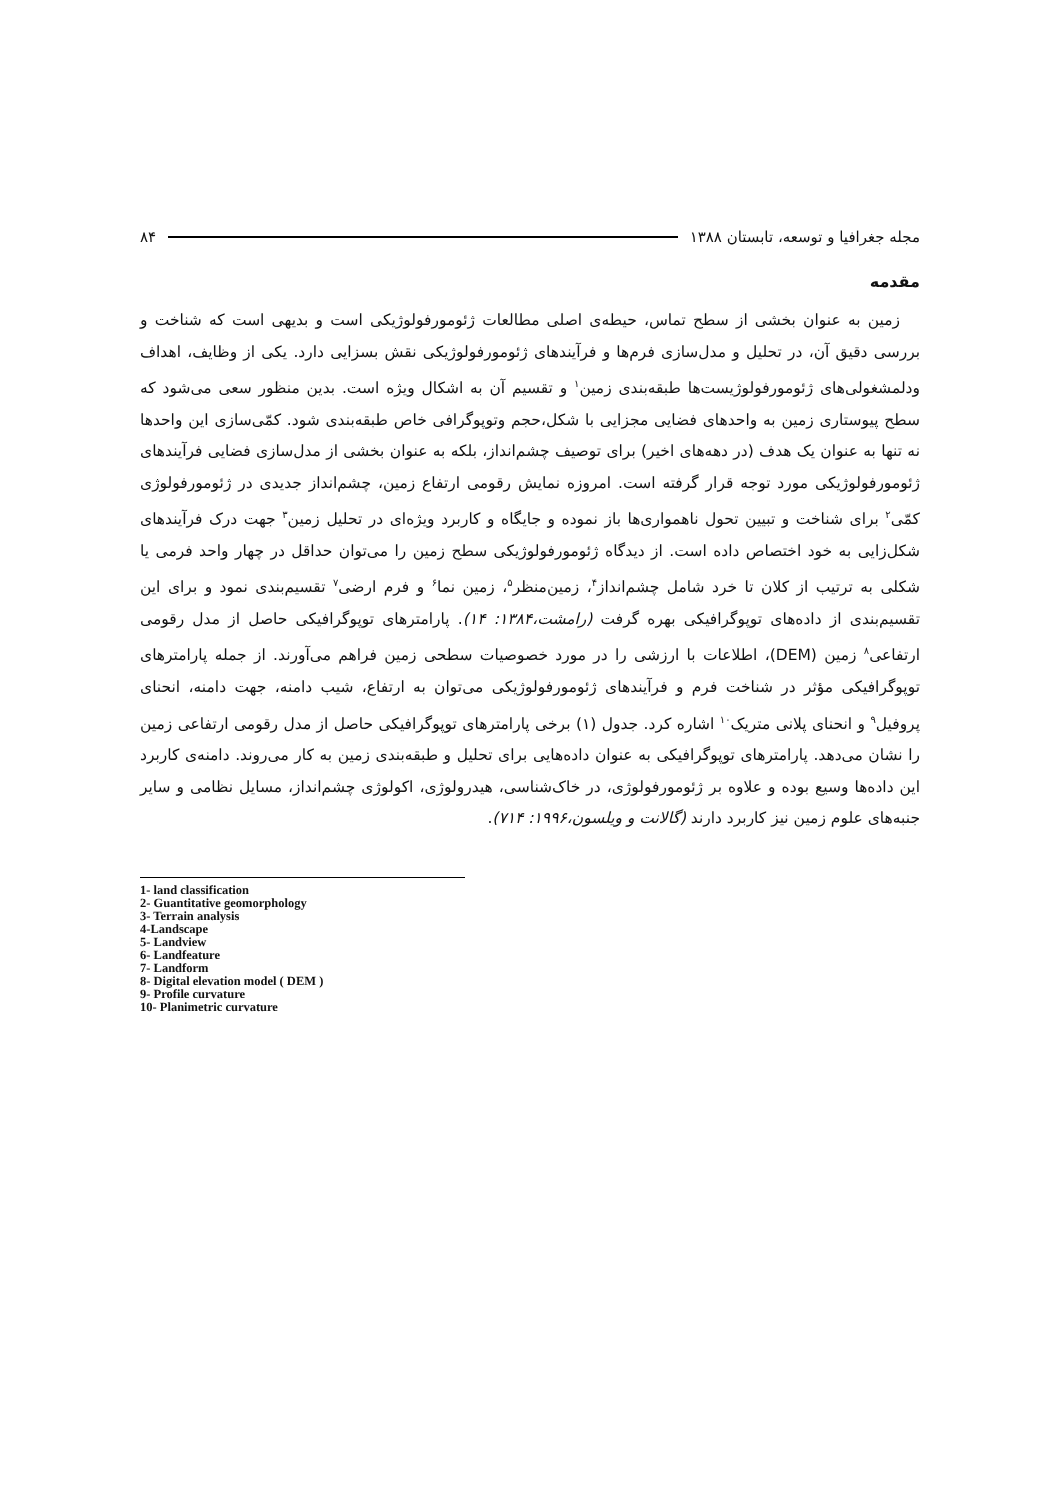مجله جغرافیا و توسعه، تابستان ۱۳۸۸ ۸۴
مقدمه
زمین به عنوان بخشی از سطح تماس، حیطه‌ی اصلی مطالعات ژئومورفولوژیکی است و بدیهی است که شناخت و بررسی دقیق آن، در تحلیل و مدل‌سازی فرم‌ها و فرآیندهای ژئومورفولوژیکی نقش بسزایی دارد. یکی از وظایف، اهداف ودلمشغولی‌های ژئومورفولوژیست‌ها طبقه‌بندی زمین<sup>۱</sup> و تقسیم آن به اشکال ویژه است. بدین منظور سعی می‌شود که سطح پیوستاری زمین به واحدهای فضایی مجزایی با شکل،حجم وتوپوگرافی خاص طبقه‌بندی شود. کمّی‌سازی این واحدها نه تنها به عنوان یک هدف (در دهه‌های اخیر) برای توصیف چشم‌انداز، بلکه به عنوان بخشی از مدل‌سازی فضایی فرآیندهای ژئومورفولوژیکی مورد توجه قرار گرفته است. امروزه نمایش رقومی ارتفاع زمین، چشم‌انداز جدیدی در ژئومورفولوژی کمّی<sup>۲</sup> برای شناخت و تبیین تحول ناهمواری‌ها باز نموده و جایگاه و کاربرد ویژه‌ای در تحلیل زمین<sup>۳</sup> جهت درک فرآیندهای شکل‌زایی به خود اختصاص داده است. از دیدگاه ژئومورفولوژیکی سطح زمین را می‌توان حداقل در چهار واحد فرمی یا شکلی به ترتیب از کلان تا خرد شامل چشم‌انداز<sup>۴</sup>، زمین‌منظر<sup>۵</sup>، زمین نما<sup>۶</sup> و فرم ارضی<sup>۷</sup> تقسیم‌بندی نمود و برای این تقسیم‌بندی از داده‌های توپوگرافیکی بهره گرفت (رامشت،۱۳۸۴: ۱۴). پارامترهای توپوگرافیکی حاصل از مدل رقومی ارتفاعی<sup>۸</sup> زمین (DEM)، اطلاعات با ارزشی را در مورد خصوصیات سطحی زمین فراهم می‌آورند. از جمله پارامترهای توپوگرافیکی مؤثر در شناخت فرم و فرآیندهای ژئومورفولوژیکی می‌توان به ارتفاع، شیب دامنه، جهت دامنه، انحنای پروفیل<sup>۹</sup> و انحنای پلانی متریک<sup>۱۰</sup> اشاره کرد. جدول (۱) برخی پارامترهای توپوگرافیکی حاصل از مدل رقومی ارتفاعی زمین را نشان می‌دهد. پارامترهای توپوگرافیکی به عنوان داده‌هایی برای تحلیل و طبقه‌بندی زمین به کار می‌روند. دامنه‌ی کاربرد این داده‌ها وسیع بوده و علاوه بر ژئومورفولوژی، در خاک‌شناسی، هیدرولوژی، اکولوژی چشم‌انداز، مسایل نظامی و سایر جنبه‌های علوم زمین نیز کاربرد دارند (گالانت و ویلسون،۱۹۹۶: ۷۱۴).
1- land classification
2- Guantitative geomorphology
3- Terrain analysis
4-Landscape
5- Landview
6- Landfeature
7- Landform
8- Digital elevation model ( DEM )
9- Profile curvature
10- Planimetric curvature